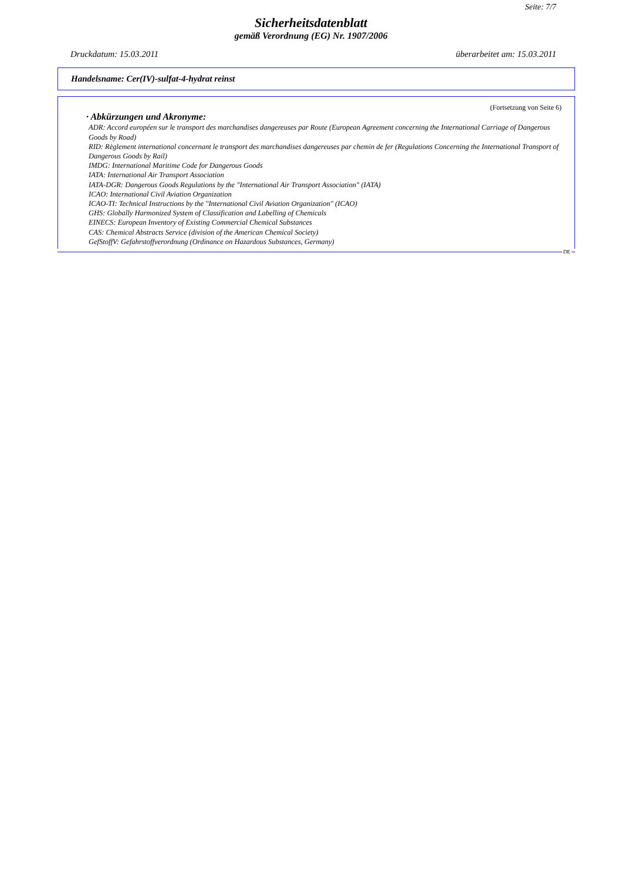Seite: 7/7
Sicherheitsdatenblatt
gemäß Verordnung (EG) Nr. 1907/2006
Druckdatum: 15.03.2011 überarbeitet am: 15.03.2011
Handelsname: Cer(IV)-sulfat-4-hydrat reinst
(Fortsetzung von Seite 6)
· Abkürzungen und Akronyme:
ADR: Accord européen sur le transport des marchandises dangereuses par Route (European Agreement concerning the International Carriage of Dangerous Goods by Road)
RID: Règlement international concernant le transport des marchandises dangereuses par chemin de fer (Regulations Concerning the International Transport of Dangerous Goods by Rail)
IMDG: International Maritime Code for Dangerous Goods
IATA: International Air Transport Association
IATA-DGR: Dangerous Goods Regulations by the "International Air Transport Association" (IATA)
ICAO: International Civil Aviation Organization
ICAO-TI: Technical Instructions by the "International Civil Aviation Organization" (ICAO)
GHS: Globally Harmonized System of Classification and Labelling of Chemicals
EINECS: European Inventory of Existing Commercial Chemical Substances
CAS: Chemical Abstracts Service (division of the American Chemical Society)
GefStoffV: Gefahrstoffverordnung (Ordinance on Hazardous Substances, Germany)
DE